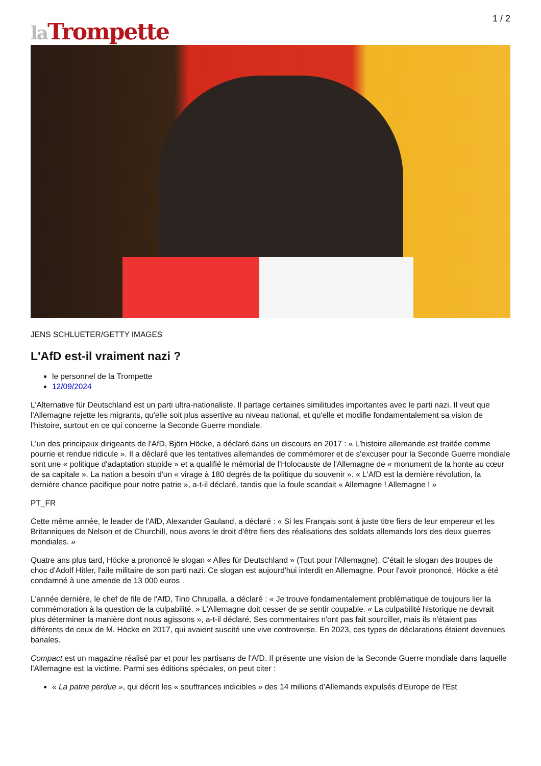1 / 2
la Trompette
JENS SCHLUETER/GETTY IMAGES
L'AfD est-il vraiment nazi ?
le personnel de la Trompette
12/09/2024
L'Alternative für Deutschland est un parti ultra-nationaliste. Il partage certaines similitudes importantes avec le parti nazi. Il veut que l'Allemagne rejette les migrants, qu'elle soit plus assertive au niveau national, et qu'elle et modifie fondamentalement sa vision de l'histoire, surtout en ce qui concerne la Seconde Guerre mondiale.
L'un des principaux dirigeants de l'AfD, Björn Höcke, a déclaré dans un discours en 2017 : « L'histoire allemande est traitée comme pourrie et rendue ridicule ». Il a déclaré que les tentatives allemandes de commémorer et de s'excuser pour la Seconde Guerre mondiale sont une « politique d'adaptation stupide » et a qualifié le mémorial de l'Holocauste de l'Allemagne de « monument de la honte au cœur de sa capitale ». La nation a besoin d'un « virage à 180 degrés de la politique du souvenir ». « L'AfD est la dernière révolution, la dernière chance pacifique pour notre patrie », a-t-il déclaré, tandis que la foule scandait « Allemagne ! Allemagne ! »
PT_FR
Cette même année, le leader de l'AfD, Alexander Gauland, a déclaré : « Si les Français sont à juste titre fiers de leur empereur et les Britanniques de Nelson et de Churchill, nous avons le droit d'être fiers des réalisations des soldats allemands lors des deux guerres mondiales. »
Quatre ans plus tard, Höcke a prononcé le slogan « Alles für Deutschland » (Tout pour l'Allemagne). C'était le slogan des troupes de choc d'Adolf Hitler, l'aile militaire de son parti nazi. Ce slogan est aujourd'hui interdit en Allemagne. Pour l'avoir prononcé, Höcke a été condamné à une amende de 13 000 euros .
L'année dernière, le chef de file de l'AfD, Tino Chrupalla, a déclaré : « Je trouve fondamentalement problématique de toujours lier la commémoration à la question de la culpabilité. » L'Allemagne doit cesser de se sentir coupable. « La culpabilité historique ne devrait plus déterminer la manière dont nous agissons », a-t-il déclaré. Ses commentaires n'ont pas fait sourciller, mais ils n'étaient pas différents de ceux de M. Höcke en 2017, qui avaient suscité une vive controverse. En 2023, ces types de déclarations étaient devenues banales.
Compact est un magazine réalisé par et pour les partisans de l'AfD. Il présente une vision de la Seconde Guerre mondiale dans laquelle l'Allemagne est la victime. Parmi ses éditions spéciales, on peut citer :
« La patrie perdue », qui décrit les « souffrances indicibles » des 14 millions d'Allemands expulsés d'Europe de l'Est